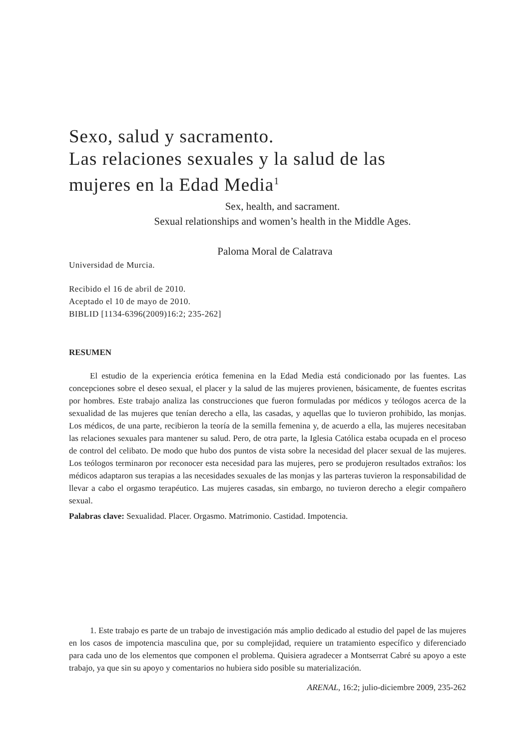Sexo, salud y sacramento.
Las relaciones sexuales y la salud de las
mujeres en la Edad Media<sup>1</sup>
Sex, health, and sacrament.
Sexual relationships and women’s health in the Middle Ages.
Paloma Moral de Calatrava
Universidad de Murcia.
Recibido el 16 de abril de 2010.
Aceptado el 10 de mayo de 2010.
BIBLID [1134-6396(2009)16:2; 235-262]
RESUMEN
El estudio de la experiencia erótica femenina en la Edad Media está condicionado por las fuentes. Las concepciones sobre el deseo sexual, el placer y la salud de las mujeres provienen, básicamente, de fuentes escritas por hombres. Este trabajo analiza las construcciones que fueron formuladas por médicos y teólogos acerca de la sexualidad de las mujeres que tenían derecho a ella, las casadas, y aquellas que lo tuvieron prohibido, las monjas. Los médicos, de una parte, recibieron la teoría de la semilla femenina y, de acuerdo a ella, las mujeres necesitaban las relaciones sexuales para mantener su salud. Pero, de otra parte, la Iglesia Católica estaba ocupada en el proceso de control del celibato. De modo que hubo dos puntos de vista sobre la necesidad del placer sexual de las mujeres. Los teólogos terminaron por reconocer esta necesidad para las mujeres, pero se produjeron resultados extraños: los médicos adaptaron sus terapias a las necesidades sexuales de las monjas y las parteras tuvieron la responsabilidad de llevar a cabo el orgasmo terapéutico. Las mujeres casadas, sin embargo, no tuvieron derecho a elegir compañero sexual.
Palabras clave: Sexualidad. Placer. Orgasmo. Matrimonio. Castidad. Impotencia.
1. Este trabajo es parte de un trabajo de investigación más amplio dedicado al estudio del papel de las mujeres en los casos de impotencia masculina que, por su complejidad, requiere un tratamiento específico y diferenciado para cada uno de los elementos que componen el problema. Quisiera agradecer a Montserrat Cabré su apoyo a este trabajo, ya que sin su apoyo y comentarios no hubiera sido posible su materialización.
ARENAL, 16:2; julio-diciembre 2009, 235-262